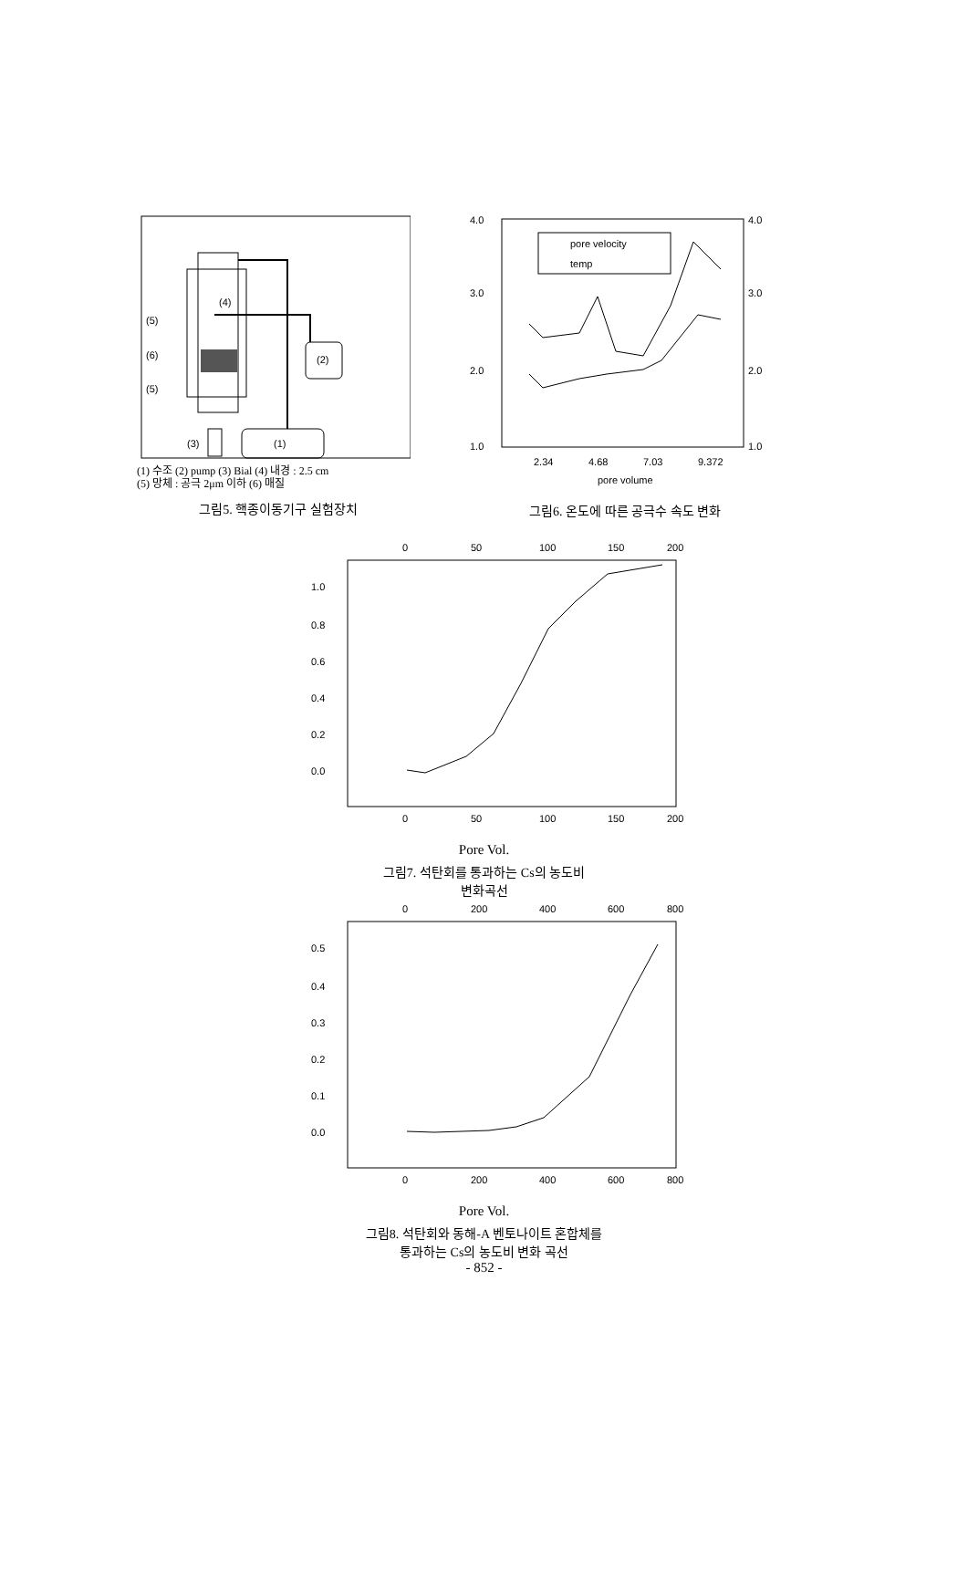(4)
(5)
(6)
(5)
(2)
(1)
(3)
(1) 수조 (2) pump (3) Bial (4) 내경 : 2.5 cm
(5) 망체 : 공극 2μm 이하 (6) 매질
그림5. 핵종이동기구 실험장치
4.0
3.0
2.0
1.0
4.0
3.0
2.0
1.0
2.34
4.68
7.03
9.372
pore velocity
temp
pore volume
그림6. 온도에 따른 공극수 속도 변화
0
50
100
150
200
1.0
0.8
0.6
0.4
0.2
0.0
0
50
100
150
200
Pore Vol.
그림7. 석탄회를 통과하는 Cs의 농도비
변화곡선
0
200
400
600
800
0.5
0.4
0.3
0.2
0.1
0.0
0
200
400
600
800
Pore Vol.
그림8. 석탄회와 동해-A 벤토나이트 혼합체를
통과하는 Cs의 농도비 변화 곡선
- 852 -